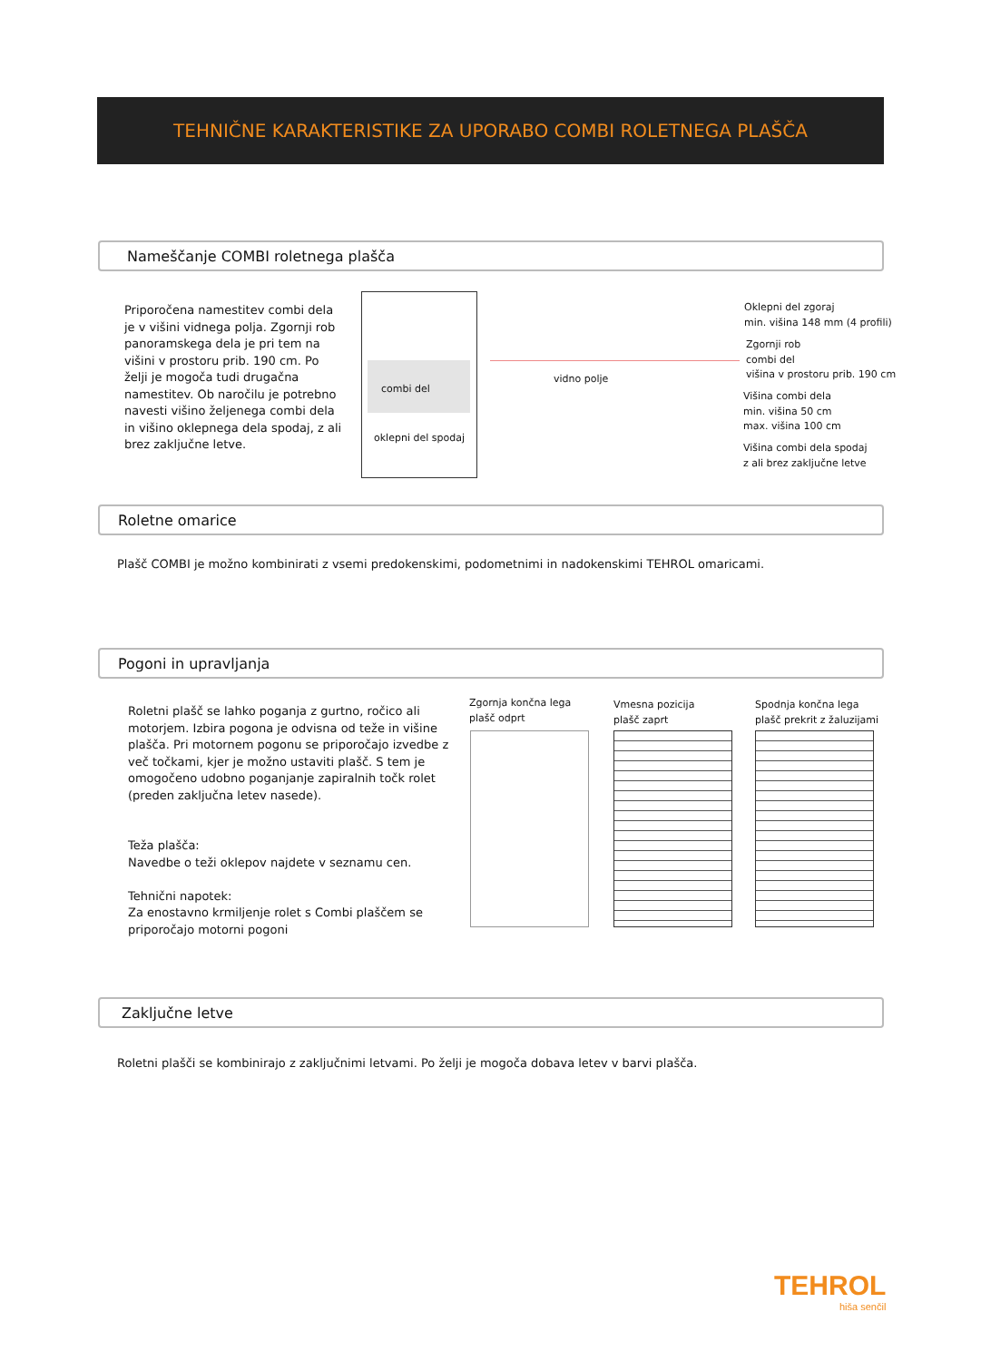TEHNIČNE KARAKTERISTIKE ZA UPORABO COMBI ROLETNEGA PLAŠČA
Nameščanje COMBI roletnega plašča
Priporočena namestitev combi dela je v višini vidnega polja. Zgornji rob panoramskega dela je pri tem na višini v prostoru prib. 190 cm. Po želji je mogoča tudi drugačna namestitev. Ob naročilu je potrebno navesti višino željenega combi dela in višino oklepnega dela spodaj, z ali brez zaključne letve.
combi del
oklepni del spodaj
vidno polje
Oklepni del zgoraj
min. višina 148 mm (4 profili)
Zgornji rob
combi del
višina v prostoru prib. 190 cm
Višina combi dela
min. višina 50 cm
max. višina 100 cm
Višina combi dela spodaj
z ali brez zaključne letve
Roletne omarice
Plašč COMBI je možno kombinirati z vsemi predokenskimi, podometnimi in nadokenskimi TEHROL omaricami.
Pogoni in upravljanja
Roletni plašč se lahko poganja z gurtno, ročico ali motorjem. Izbira pogona je odvisna od teže in višine plašča. Pri motornem pogonu se priporočajo izvedbe z več točkami, kjer je možno ustaviti plašč. S tem je omogočeno udobno poganjanje zapiralnih točk rolet (preden zaključna letev nasede).
Teža plašča:
Navedbe o teži oklepov najdete v seznamu cen.
Tehnični napotek:
Za enostavno krmiljenje rolet s Combi plaščem se priporočajo motorni pogoni
Zgornja končna lega
plašč odprt
Vmesna pozicija
plašč zaprt
Spodnja končna lega
plašč prekrit z žaluzijami
Zaključne letve
Roletni plašči se kombinirajo z zaključnimi letvami. Po želji je mogoča dobava letev v barvi plašča.
TEHROL
hiša senčil